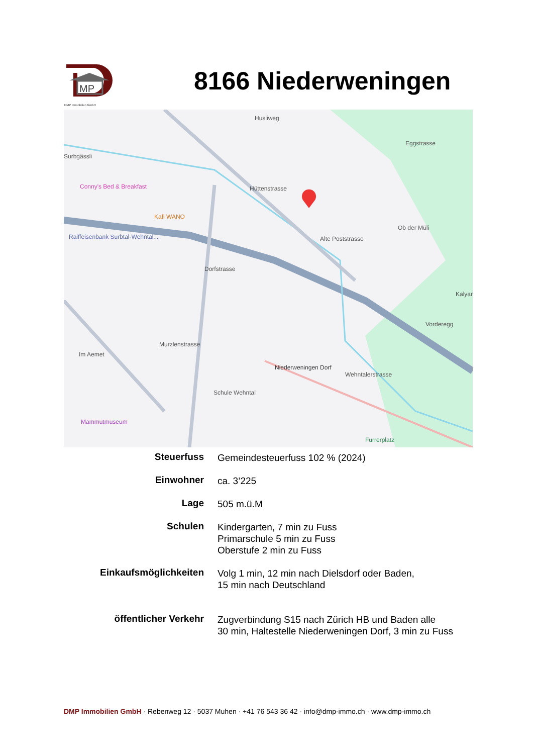MP
DMP Immobilien GmbH
8166 Niederweningen
Surbgässli
Conny's Bed & Breakfast
Kafi WANO
Raiffeisenbank Surbtal-Wehntal...
Hüttenstrasse
Wehntalerstrasse
Dorfstrasse
Alte Poststrasse
Niederweningen Dorf
Schule Wehntal
Mammutmuseum
Furrerplatz
Ob der Müli
Kalyar
Vorderegg
Murzlenstrasse
Im Aemet
Husliweg
Eggstrasse
| Steuerfuss | Gemeindesteuerfuss 102 % (2024) |
| Einwohner | ca. 3’225 |
| Lage | 505 m.ü.M |
| Schulen | Kindergarten, 7 min zu Fuss Primarschule 5 min zu Fuss Oberstufe 2 min zu Fuss |
| Einkaufsmöglichkeiten | Volg 1 min, 12 min nach Dielsdorf oder Baden, 15 min nach Deutschland |
| öffentlicher Verkehr | Zugverbindung S15 nach Zürich HB und Baden alle 30 min, Haltestelle Niederweningen Dorf, 3 min zu Fuss |
DMP Immobilien GmbH · Rebenweg 12 · 5037 Muhen · +41 76 543 36 42 · info@dmp-immo.ch · www.dmp-immo.ch